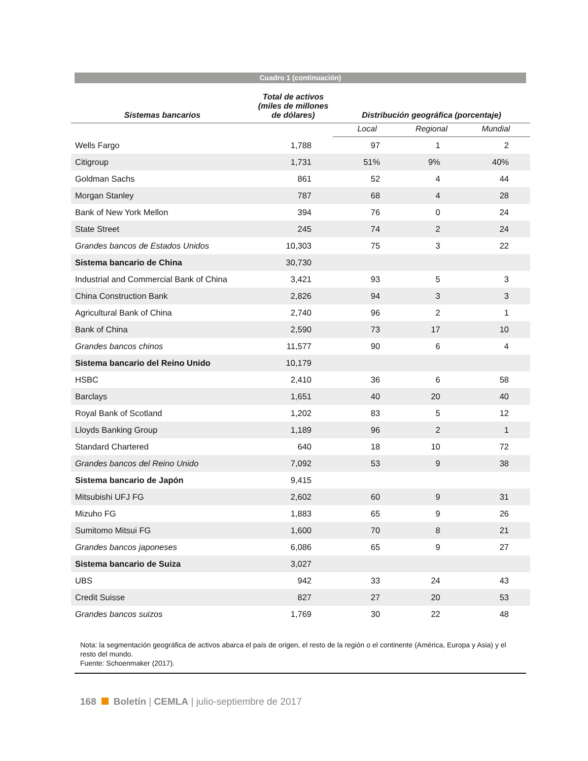Cuadro 1 (continuación)
| Sistemas bancarios | Total de activos (miles de millones de dólares) | Distribución geográfica (porcentaje) | | |
| --- | --- | --- | --- | --- |
| | | Local | Regional | Mundial |
| Wells Fargo | 1,788 | 97 | 1 | 2 |
| Citigroup | 1,731 | 51% | 9% | 40% |
| Goldman Sachs | 861 | 52 | 4 | 44 |
| Morgan Stanley | 787 | 68 | 4 | 28 |
| Bank of New York Mellon | 394 | 76 | 0 | 24 |
| State Street | 245 | 74 | 2 | 24 |
| Grandes bancos de Estados Unidos | 10,303 | 75 | 3 | 22 |
| Sistema bancario de China | 30,730 | | | |
| Industrial and Commercial Bank of China | 3,421 | 93 | 5 | 3 |
| China Construction Bank | 2,826 | 94 | 3 | 3 |
| Agricultural Bank of China | 2,740 | 96 | 2 | 1 |
| Bank of China | 2,590 | 73 | 17 | 10 |
| Grandes bancos chinos | 11,577 | 90 | 6 | 4 |
| Sistema bancario del Reino Unido | 10,179 | | | |
| HSBC | 2,410 | 36 | 6 | 58 |
| Barclays | 1,651 | 40 | 20 | 40 |
| Royal Bank of Scotland | 1,202 | 83 | 5 | 12 |
| Lloyds Banking Group | 1,189 | 96 | 2 | 1 |
| Standard Chartered | 640 | 18 | 10 | 72 |
| Grandes bancos del Reino Unido | 7,092 | 53 | 9 | 38 |
| Sistema bancario de Japón | 9,415 | | | |
| Mitsubishi UFJ FG | 2,602 | 60 | 9 | 31 |
| Mizuho FG | 1,883 | 65 | 9 | 26 |
| Sumitomo Mitsui FG | 1,600 | 70 | 8 | 21 |
| Grandes bancos japoneses | 6,086 | 65 | 9 | 27 |
| Sistema bancario de Suiza | 3,027 | | | |
| UBS | 942 | 33 | 24 | 43 |
| Credit Suisse | 827 | 27 | 20 | 53 |
| Grandes bancos suizos | 1,769 | 30 | 22 | 48 |
Nota: la segmentación geográfica de activos abarca el país de origen, el resto de la región o el continente (América, Europa y Asia) y el resto del mundo.
Fuente: Schoenmaker (2017).
168 Boletín | CEMLA | julio-septiembre de 2017